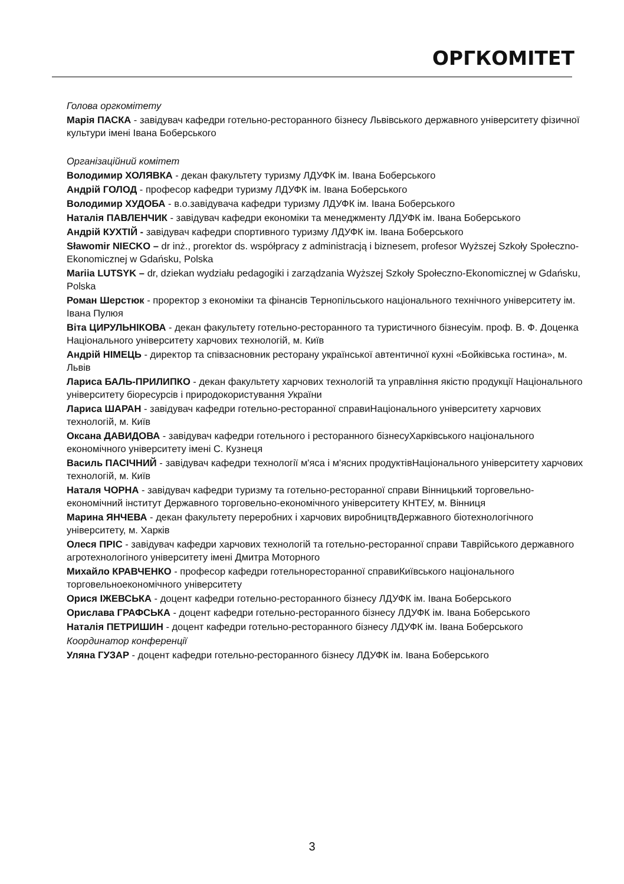ОРГКОМІТЕТ
Голова оргкомітету
Марія ПАСКА - завідувач кафедри готельно-ресторанного бізнесу Львівського державного університету фізичної культури імені Івана Боберського
Організаційний комітет
Володимир ХОЛЯВКА - декан факультету туризму ЛДУФК ім. Івана Боберського
Андрій ГОЛОД - професор кафедри туризму ЛДУФК ім. Івана Боберського
Володимир ХУДОБА - в.о.завідувача кафедри туризму ЛДУФК ім. Івана Боберського
Наталія ПАВЛЕНЧИК - завідувач кафедри економіки та менеджменту ЛДУФК ім. Івана Боберського
Андрій КУХТІЙ - завідувач кафедри спортивного туризму ЛДУФК ім. Івана Боберського
Sławomir NIECKO – dr inż., prorektor ds. współpracy z administracją i biznesem, profesor Wyższej Szkoły Społeczno-Ekonomicznej w Gdańsku, Polska
Mariia LUTSYK – dr, dziekan wydziału pedagogiki i zarządzania Wyższej Szkoły Społeczno-Ekonomicznej w Gdańsku, Polska
Роман Шерстюк - проректор з економіки та фінансів Тернопільського національного технічного університету ім. Івана Пулюя
Віта ЦИРУЛЬНІКОВА - декан факультету готельно-ресторанного та туристичного бізнесуім. проф. В. Ф. Доценка Національного університету харчових технологій, м. Київ
Андрій НІМЕЦЬ - директор та співзасновник ресторану української автентичної кухні «Бойківська гостина», м. Львів
Лариса БАЛЬ-ПРИЛИПКО - декан факультету харчових технологій та управління якістю продукції Національного університету біоресурсів і природокористування України
Лариса ШАРАН - завідувач кафедри готельно-ресторанної справиНаціонального університету харчових технологій, м. Київ
Оксана ДАВИДОВА - завідувач кафедри готельного і ресторанного бізнесуХарківського національного економічного університету імені С. Кузнеця
Василь ПАСІЧНИЙ - завідувач кафедри технології м'яса і м'ясних продуктівНаціонального університету харчових технологій, м. Київ
Наталя ЧОРНА - завідувач кафедри туризму та готельно-ресторанної справи Вінницький торговельно-економічний інститут Державного торговельно-економічного університету КНТЕУ, м. Вінниця
Марина ЯНЧЕВА - декан факультету переробних і харчових виробництвДержавного біотехнологічного університету, м. Харків
Олеся ПРІС - завідувач кафедри харчових технологій та готельно-ресторанної справи Таврійського державного агротехнологіного університету імені Дмитра Моторного
Михайло КРАВЧЕНКО - професор кафедри готельноресторанної справиКиївського національного торговельноекономічного університету
Орися ІЖЕВСЬКА - доцент кафедри готельно-ресторанного бізнесу ЛДУФК ім. Івана Боберського
Орислава ГРАФСЬКА - доцент кафедри готельно-ресторанного бізнесу ЛДУФК ім. Івана Боберського
Наталія ПЕТРИШИН - доцент кафедри готельно-ресторанного бізнесу ЛДУФК ім. Івана Боберського
Координатор конференції
Уляна ГУЗАР - доцент кафедри готельно-ресторанного бізнесу ЛДУФК ім. Івана Боберського
3